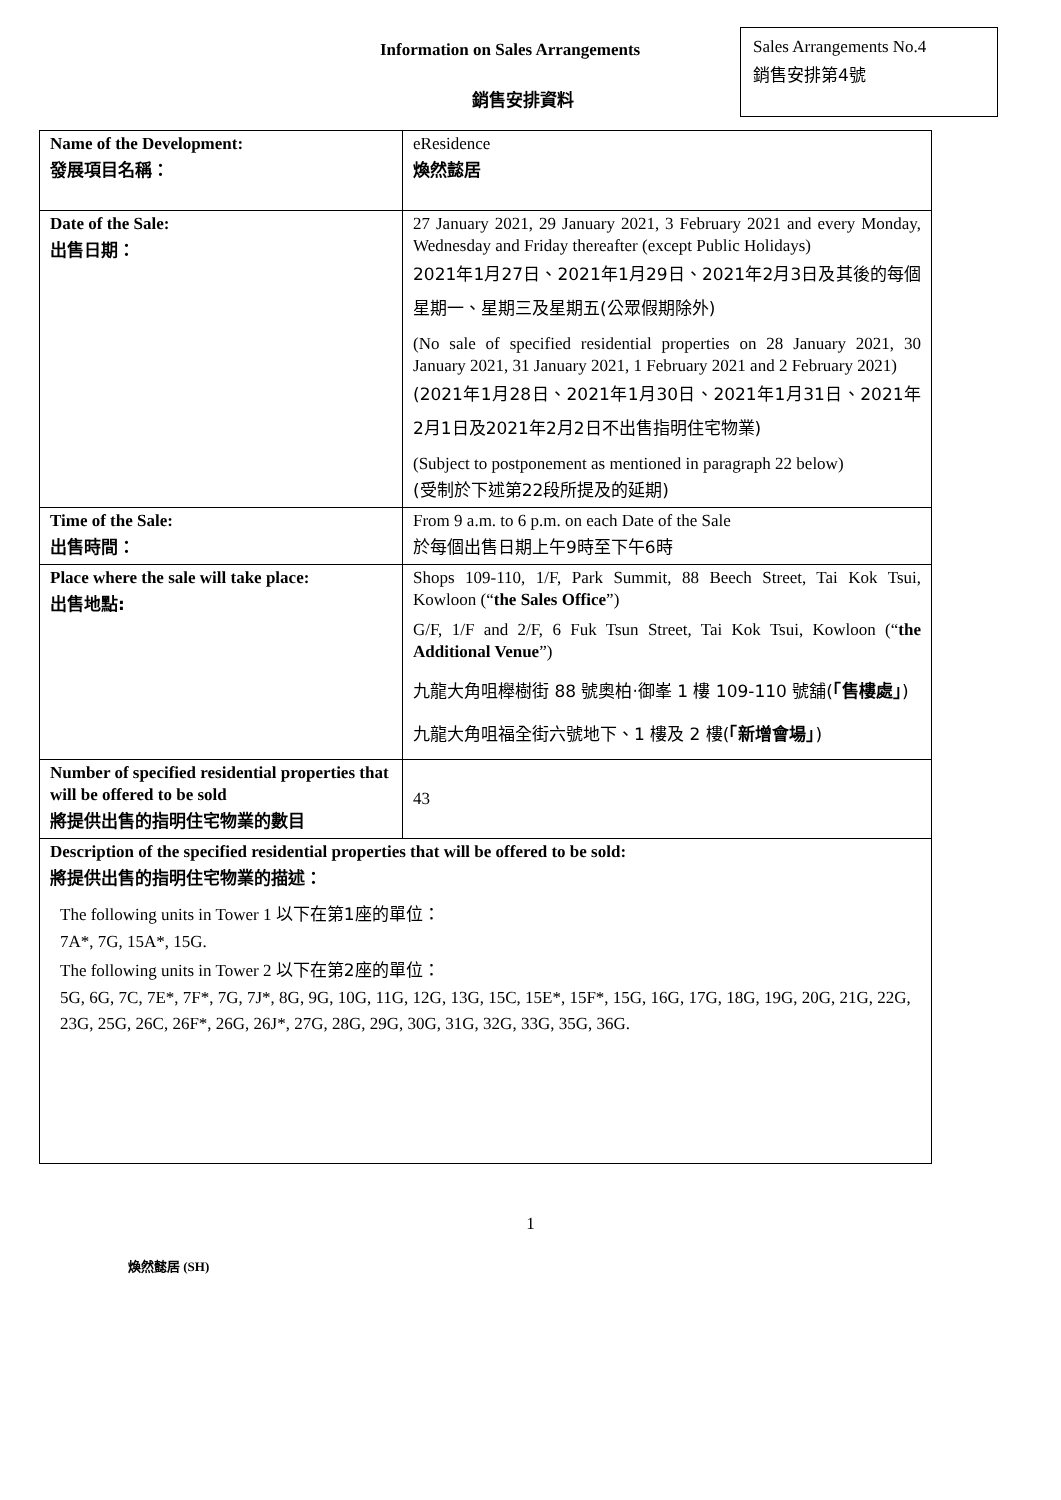Information on Sales Arrangements
銷售安排資料
Sales Arrangements No.4
銷售安排第4號
| Name of the Development: 發展項目名稱： | eResidence 煥然懿居 |
| Date of the Sale: 出售日期： | 27 January 2021, 29 January 2021, 3 February 2021 and every Monday, Wednesday and Friday thereafter (except Public Holidays) 2021年1月27日、2021年1月29日、2021年2月3日及其後的每個星期一、星期三及星期五(公眾假期除外) (No sale of specified residential properties on 28 January 2021, 30 January 2021, 31 January 2021, 1 February 2021 and 2 February 2021) (2021年1月28日、2021年1月30日、2021年1月31日、2021年2月1日及2021年2月2日不出售指明住宅物業) (Subject to postponement as mentioned in paragraph 22 below) (受制於下述第22段所提及的延期) |
| Time of the Sale: 出售時間： | From 9 a.m. to 6 p.m. on each Date of the Sale 於每個出售日期上午9時至下午6時 |
| Place where the sale will take place: 出售地點: | Shops 109-110, 1/F, Park Summit, 88 Beech Street, Tai Kok Tsui, Kowloon (“ the Sales Office ”) G/F, 1/F and 2/F, 6 Fuk Tsun Street, Tai Kok Tsui, Kowloon (“ the Additional Venue ”) 九龍大角咀櫸樹街 88 號奧柏‧御峯 1 樓 109-110 號舖( 「售樓處」 ) 九龍大角咀福全街六號地下、1 樓及 2 樓( 「新增會場」 ) |
| Number of specified residential properties that will be offered to be sold 將提供出售的指明住宅物業的數目 | 43 |
| Description of the specified residential properties that will be offered to be sold: 將提供出售的指明住宅物業的描述： The following units in Tower 1 以下在第1座的單位： 7A*, 7G, 15A*, 15G. The following units in Tower 2 以下在第2座的單位： 5G, 6G, 7C, 7E*, 7F*, 7G, 7J*, 8G, 9G, 10G, 11G, 12G, 13G, 15C, 15E*, 15F*, 15G, 16G, 17G, 18G, 19G, 20G, 21G, 22G, 23G, 25G, 26C, 26F*, 26G, 26J*, 27G, 28G, 29G, 30G, 31G, 32G, 33G, 35G, 36G. | |
1
煥然懿居 (SH)